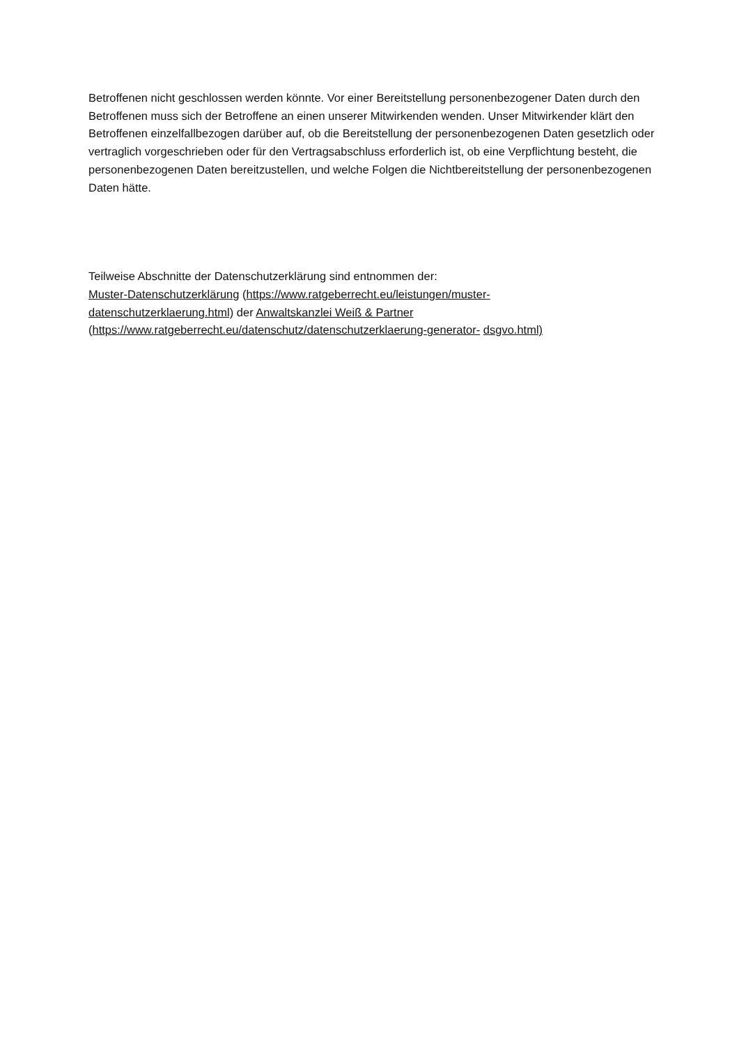Betroffenen nicht geschlossen werden könnte. Vor einer Bereitstellung personenbezogener Daten durch den Betroffenen muss sich der Betroffene an einen unserer Mitwirkenden wenden. Unser Mitwirkender klärt den Betroffenen einzelfallbezogen darüber auf, ob die Bereitstellung der personenbezogenen Daten gesetzlich oder vertraglich vorgeschrieben oder für den Vertragsabschluss erforderlich ist, ob eine Verpflichtung besteht, die personenbezogenen Daten bereitzustellen, und welche Folgen die Nichtbereitstellung der personenbezogenen Daten hätte.
Teilweise Abschnitte der Datenschutzerklärung sind entnommen der:
Muster-Datenschutzerklärung (https://www.ratgeberrecht.eu/leistungen/muster-
datenschutzerklaerung.html) der Anwaltskanzlei Weiß & Partner
(https://www.ratgeberrecht.eu/datenschutz/datenschutzerklaerung-generator- dsgvo.html)